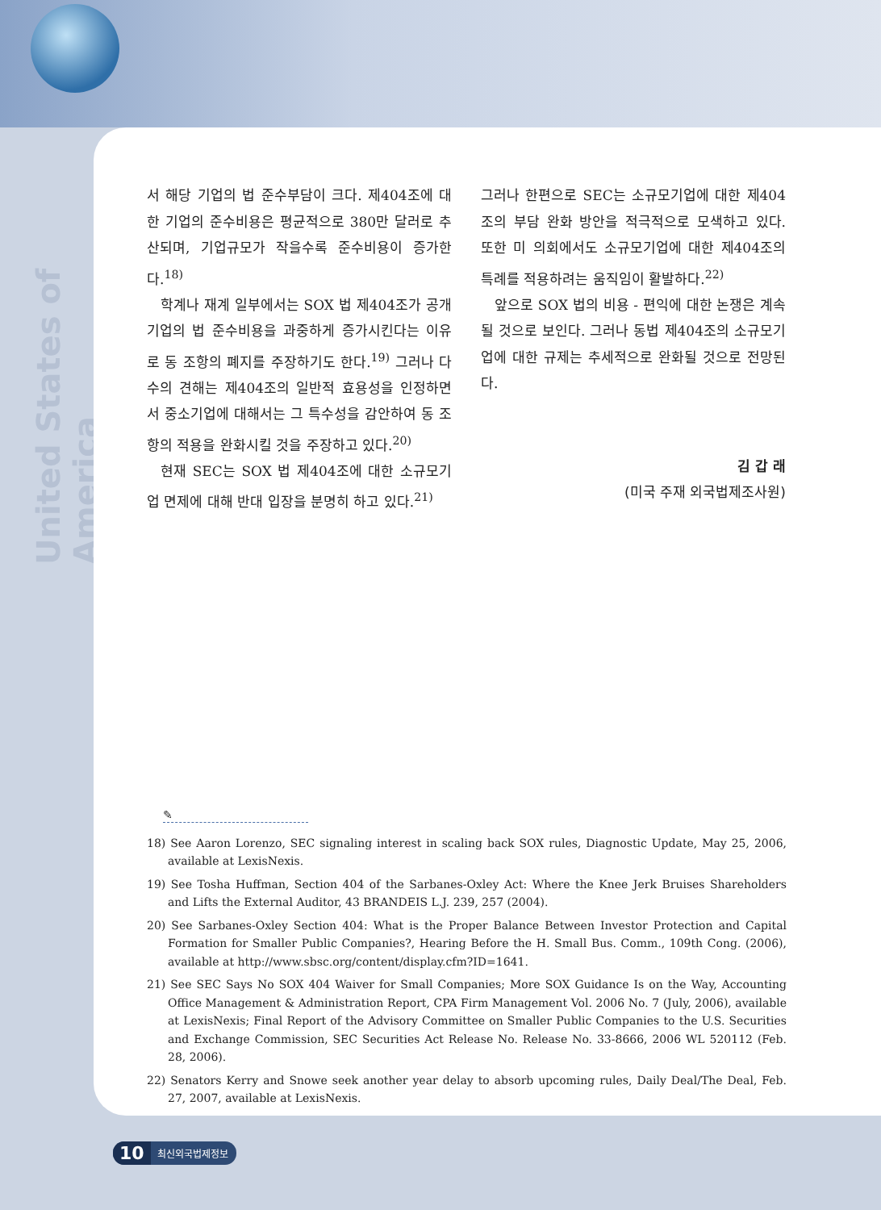United States of America
서 해당 기업의 법 준수부담이 크다. 제404조에 대한 기업의 준수비용은 평균적으로 380만 달러로 추산되며, 기업규모가 작을수록 준수비용이 증가한다.<sup>18)</sup>
학계나 재계 일부에서는 SOX 법 제404조가 공개기업의 법 준수비용을 과중하게 증가시킨다는 이유로 동 조항의 폐지를 주장하기도 한다.<sup>19)</sup> 그러나 다수의 견해는 제404조의 일반적 효용성을 인정하면서 중소기업에 대해서는 그 특수성을 감안하여 동 조항의 적용을 완화시킬 것을 주장하고 있다.<sup>20)</sup>
현재 SEC는 SOX 법 제404조에 대한 소규모기업 면제에 대해 반대 입장을 분명히 하고 있다.<sup>21)</sup>
그러나 한편으로 SEC는 소규모기업에 대한 제404조의 부담 완화 방안을 적극적으로 모색하고 있다. 또한 미 의회에서도 소규모기업에 대한 제404조의 특례를 적용하려는 움직임이 활발하다.<sup>22)</sup>
앞으로 SOX 법의 비용 - 편익에 대한 논쟁은 계속될 것으로 보인다. 그러나 동법 제404조의 소규모기업에 대한 규제는 추세적으로 완화될 것으로 전망된다.
김 갑 래
(미국 주재 외국법제조사원)
✎
18) See Aaron Lorenzo, SEC signaling interest in scaling back SOX rules, Diagnostic Update, May 25, 2006, available at LexisNexis.
19) See Tosha Huffman, Section 404 of the Sarbanes-Oxley Act: Where the Knee Jerk Bruises Shareholders and Lifts the External Auditor, 43 BRANDEIS L.J. 239, 257 (2004).
20) See Sarbanes-Oxley Section 404: What is the Proper Balance Between Investor Protection and Capital Formation for Smaller Public Companies?, Hearing Before the H. Small Bus. Comm., 109th Cong. (2006), available at http://www.sbsc.org/content/display.cfm?ID=1641.
21) See SEC Says No SOX 404 Waiver for Small Companies; More SOX Guidance Is on the Way, Accounting Office Management & Administration Report, CPA Firm Management Vol. 2006 No. 7 (July, 2006), available at LexisNexis; Final Report of the Advisory Committee on Smaller Public Companies to the U.S. Securities and Exchange Commission, SEC Securities Act Release No. Release No. 33-8666, 2006 WL 520112 (Feb. 28, 2006).
22) Senators Kerry and Snowe seek another year delay to absorb upcoming rules, Daily Deal/The Deal, Feb. 27, 2007, available at LexisNexis.
10 최신외국법제정보